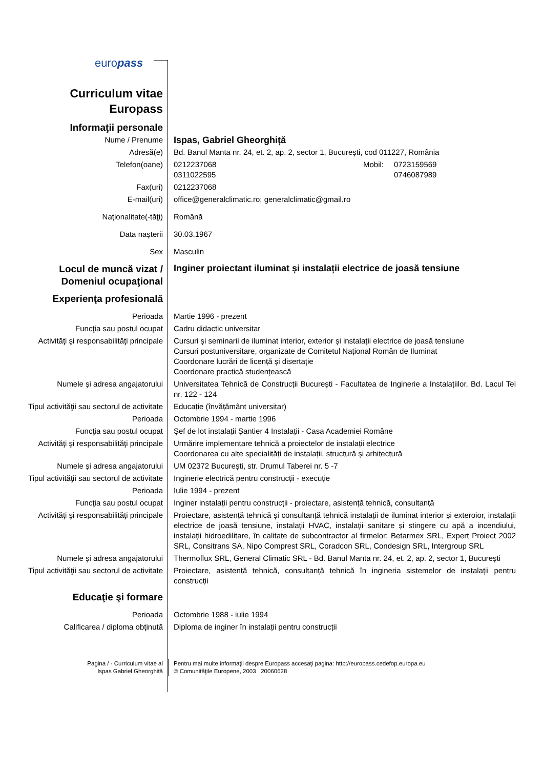europass
| Curriculum vitae Europass | |
| Informaţii personale | |
| Nume / Prenume | Ispas, Gabriel Gheorghiță |
| Adresă(e) | Bd. Banul Manta nr. 24, et. 2, ap. 2, sector 1, București, cod 011227, România |
| Telefon(oane) | 0212237068 0311022595 Mobil: 0723159569 0746087989 |
| Fax(uri) | 0212237068 |
| E-mail(uri) | office@generalclimatic.ro; generalclimatic@gmail.ro |
| Naţionalitate(-tăţi) | Română |
| Data naşterii | 30.03.1967 |
| Sex | Masculin |
| Locul de muncă vizat / Domeniul ocupaţional | Inginer proiectant iluminat și instalații electrice de joasă tensiune |
| Experienţa profesională | |
| Perioada | Martie 1996 - prezent |
| Funcţia sau postul ocupat | Cadru didactic universitar |
| Activităţi şi responsabilităţi principale | Cursuri și seminarii de iluminat interior, exterior și instalații electrice de joasă tensiune Cursuri postuniversitare, organizate de Comitetul Național Român de Iluminat Coordonare lucrări de licență și disertație Coordonare practică studențească |
| Numele şi adresa angajatorului | Universitatea Tehnică de Construcții București - Facultatea de Inginerie a Instalațiilor, Bd. Lacul Tei nr. 122 - 124 |
| Tipul activităţii sau sectorul de activitate | Educație (învățământ universitar) |
| Perioada | Octombrie 1994 - martie 1996 |
| Funcţia sau postul ocupat | Șef de lot instalații Șantier 4 Instalații - Casa Academiei Române |
| Activităţi şi responsabilităţi principale | Urmărire implementare tehnică a proiectelor de instalații electrice Coordonarea cu alte specialități de instalații, structură și arhitectură |
| Numele şi adresa angajatorului | UM 02372 București, str. Drumul Taberei nr. 5 -7 |
| Tipul activităţii sau sectorul de activitate | Inginerie electrică pentru construcții - execuție |
| Perioada | Iulie 1994 - prezent |
| Funcţia sau postul ocupat | Inginer instalații pentru construcții - proiectare, asistență tehnică, consultanță |
| Activităţi şi responsabilităţi principale | Proiectare, asistență tehnică și consultanță tehnică instalații de iluminat interior și exteroior, instalații electrice de joasă tensiune, instalații HVAC, instalații sanitare și stingere cu apă a incendiului, instalații hidroedilitare, în calitate de subcontractor al firmelor: Betarmex SRL, Expert Proiect 2002 SRL, Consitrans SA, Nipo Comprest SRL, Coradcon SRL, Condesign SRL, Intergroup SRL |
| Numele şi adresa angajatorului | Thermoflux SRL, General Climatic SRL - Bd. Banul Manta nr. 24, et. 2, ap. 2, sector 1, București |
| Tipul activităţii sau sectorul de activitate | Proiectare, asistență tehnică, consultanță tehnică în ingineria sistemelor de instalații pentru construcții |
| Educaţie şi formare | |
| Perioada | Octombrie 1988 - iulie 1994 |
| Calificarea / diploma obţinută | Diploma de inginer în instalații pentru construcții |
| Pagina / - Curriculum vitae al Ispas Gabriel Gheorghiță | Pentru mai multe informaţii despre Europass accesaţi pagina: http://europass.cedefop.europa.eu © Comunităţile Europene, 2003 20060628 |